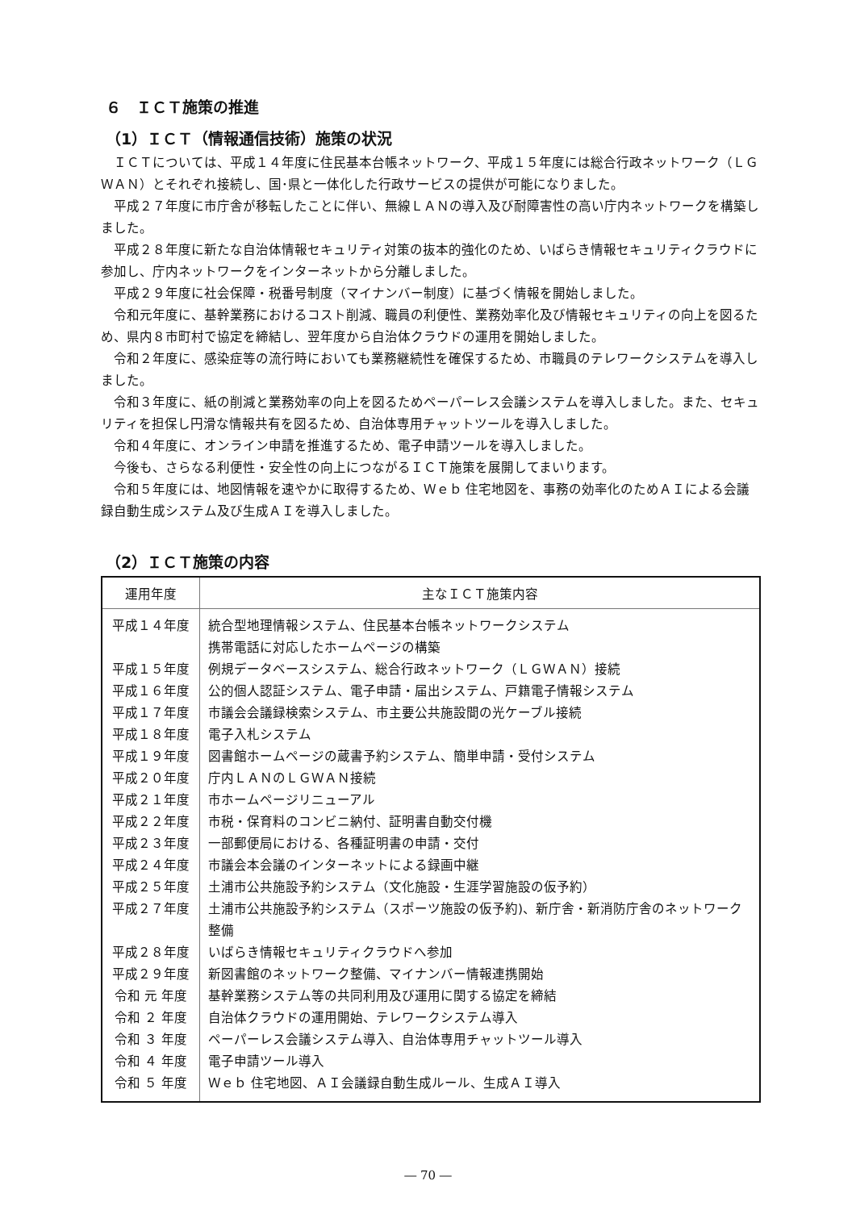６　ＩＣＴ施策の推進
（1）ＩＣＴ（情報通信技術）施策の状況
ＩＣＴについては、平成１４年度に住民基本台帳ネットワーク、平成１５年度には総合行政ネットワーク（ＬＧＷＡＮ）とそれぞれ接続し、国･県と一体化した行政サービスの提供が可能になりました。
平成２７年度に市庁舎が移転したことに伴い、無線ＬＡＮの導入及び耐障害性の高い庁内ネットワークを構築しました。
平成２８年度に新たな自治体情報セキュリティ対策の抜本的強化のため、いばらき情報セキュリティクラウドに参加し、庁内ネットワークをインターネットから分離しました。
平成２９年度に社会保障・税番号制度（マイナンバー制度）に基づく情報を開始しました。
令和元年度に、基幹業務におけるコスト削減、職員の利便性、業務効率化及び情報セキュリティの向上を図るため、県内８市町村で協定を締結し、翌年度から自治体クラウドの運用を開始しました。
令和２年度に、感染症等の流行時においても業務継続性を確保するため、市職員のテレワークシステムを導入しました。
令和３年度に、紙の削減と業務効率の向上を図るためペーパーレス会議システムを導入しました。また、セキュリティを担保し円滑な情報共有を図るため、自治体専用チャットツールを導入しました。
令和４年度に、オンライン申請を推進するため、電子申請ツールを導入しました。
今後も、さらなる利便性・安全性の向上につながるＩＣＴ施策を展開してまいります。
令和５年度には、地図情報を速やかに取得するため、Ｗｅｂ 住宅地図を、事務の効率化のためＡＩによる会議録自動生成システム及び生成ＡＩを導入しました。
（2）ＩＣＴ施策の内容
| 運用年度 | 主なＩＣＴ施策内容 |
| --- | --- |
| 平成１４年度 | 統合型地理情報システム、住民基本台帳ネットワークシステム 携帯電話に対応したホームページの構築 |
| 平成１５年度 | 例規データベースシステム、総合行政ネットワーク（ＬＧＷＡＮ）接続 |
| 平成１６年度 | 公的個人認証システム、電子申請・届出システム、戸籍電子情報システム |
| 平成１７年度 | 市議会会議録検索システム、市主要公共施設間の光ケーブル接続 |
| 平成１８年度 | 電子入札システム |
| 平成１９年度 | 図書館ホームページの蔵書予約システム、簡単申請・受付システム |
| 平成２０年度 | 庁内ＬＡＮのＬＧＷＡＮ接続 |
| 平成２１年度 | 市ホームページリニューアル |
| 平成２２年度 | 市税・保育料のコンビニ納付、証明書自動交付機 |
| 平成２３年度 | 一部郵便局における、各種証明書の申請・交付 |
| 平成２４年度 | 市議会本会議のインターネットによる録画中継 |
| 平成２５年度 | 土浦市公共施設予約システム（文化施設・生涯学習施設の仮予約） |
| 平成２７年度 | 土浦市公共施設予約システム（スポーツ施設の仮予約)、新庁舎・新消防庁舎のネットワーク整備 |
| 平成２８年度 | いばらき情報セキュリティクラウドへ参加 |
| 平成２９年度 | 新図書館のネットワーク整備、マイナンバー情報連携開始 |
| 令和 元 年度 | 基幹業務システム等の共同利用及び運用に関する協定を締結 |
| 令和 ２ 年度 | 自治体クラウドの運用開始、テレワークシステム導入 |
| 令和 ３ 年度 | ペーパーレス会議システム導入、自治体専用チャットツール導入 |
| 令和 ４ 年度 | 電子申請ツール導入 |
| 令和 ５ 年度 | Ｗｅｂ 住宅地図、ＡＩ会議録自動生成ルール、生成ＡＩ導入 |
― 70 ―